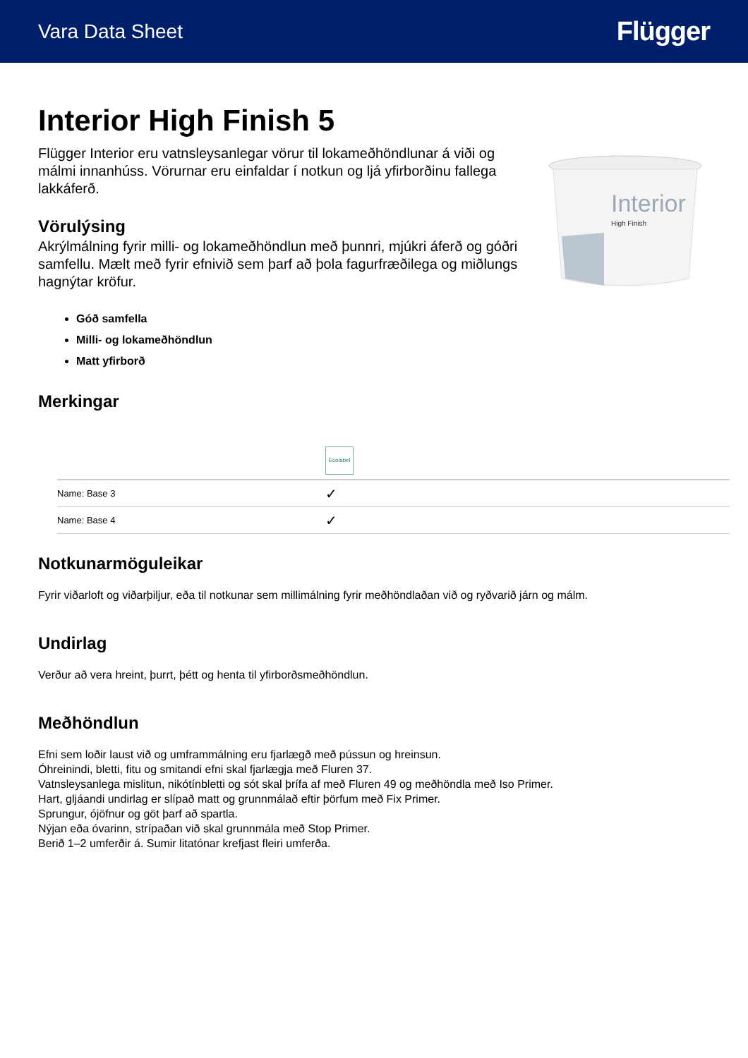Vara Data Sheet Flügger
Interior High Finish 5
Flügger Interior eru vatnsleysanlegar vörur til lokameðhöndlunar á viði og málmi innanhúss. Vörurnar eru einfaldar í notkun og ljá yfirborðinu fallega lakkáferð.
Vörulýsing
Akrýlmálning fyrir milli- og lokameðhöndlun með þunnri, mjúkri áferð og góðri samfellu. Mælt með fyrir efnivið sem þarf að þola fagurfræðilega og miðlungs hagnýtar kröfur.
Interior
High Finish
Góð samfella
Milli- og lokameðhöndlun
Matt yfirborð
Merkingar
| | Ecolabel |
| Name: Base 3 | ✓ |
| Name: Base 4 | ✓ |
Notkunarmöguleikar
Fyrir viðarloft og viðarþiljur, eða til notkunar sem millimálning fyrir meðhöndlaðan við og ryðvarið járn og málm.
Undirlag
Verður að vera hreint, þurrt, þétt og henta til yfirborðsmeðhöndlun.
Meðhöndlun
Efni sem loðir laust við og umframmálning eru fjarlægð með pússun og hreinsun.
Óhreinindi, bletti, fitu og smitandi efni skal fjarlægja með Fluren 37.
Vatnsleysanlega mislitun, nikótínbletti og sót skal þrífa af með Fluren 49 og meðhöndla með Iso Primer.
Hart, gljáandi undirlag er slípað matt og grunnmálað eftir þörfum með Fix Primer.
Sprungur, ójöfnur og göt þarf að spartla.
Nýjan eða óvarinn, strípaðan við skal grunnmála með Stop Primer.
Berið 1–2 umferðir á. Sumir litatónar krefjast fleiri umferða.